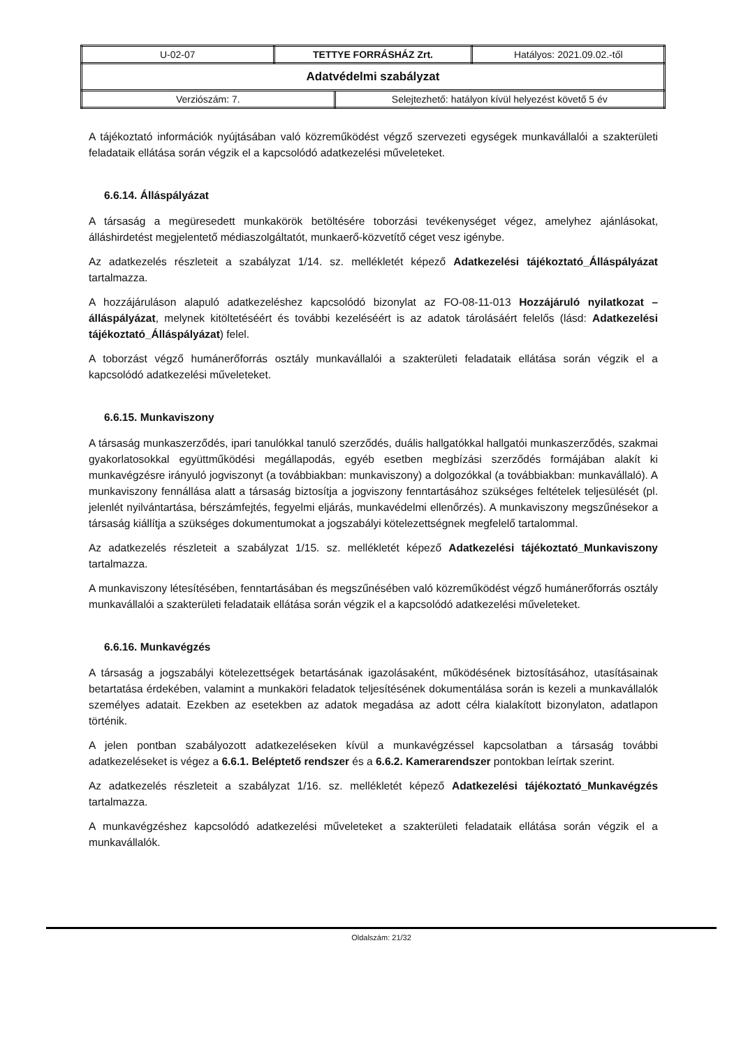| U-02-07 | TETTYE FORRÁSHÁZ Zrt. | | Hatályos: 2021.09.02.-től |
| Adatvédelmi szabályzat | | | |
| Verziószám: 7. | | Selejtezhető: hatályon kívül helyezést követő 5 év | |
A tájékoztató információk nyújtásában való közreműködést végző szervezeti egységek munkavállalói a szakterületi feladataik ellátása során végzik el a kapcsolódó adatkezelési műveleteket.
6.6.14. Álláspályázat
A társaság a megüresedett munkakörök betöltésére toborzási tevékenységet végez, amelyhez ajánlásokat, álláshirdetést megjelentető médiaszolgáltatót, munkaerő-közvetítő céget vesz igénybe.
Az adatkezelés részleteit a szabályzat 1/14. sz. mellékletét képező Adatkezelési tájékoztató_Álláspályázat tartalmazza.
A hozzájáruláson alapuló adatkezeléshez kapcsolódó bizonylat az FO-08-11-013 Hozzájáruló nyilatkozat – álláspályázat, melynek kitöltetéséért és további kezeléséért is az adatok tárolásáért felelős (lásd: Adatkezelési tájékoztató_Álláspályázat) felel.
A toborzást végző humánerőforrás osztály munkavállalói a szakterületi feladataik ellátása során végzik el a kapcsolódó adatkezelési műveleteket.
6.6.15. Munkaviszony
A társaság munkaszerződés, ipari tanulókkal tanuló szerződés, duális hallgatókkal hallgatói munkaszerződés, szakmai gyakorlatosokkal együttműködési megállapodás, egyéb esetben megbízási szerződés formájában alakít ki munkavégzésre irányuló jogviszonyt (a továbbiakban: munkaviszony) a dolgozókkal (a továbbiakban: munkavállaló). A munkaviszony fennállása alatt a társaság biztosítja a jogviszony fenntartásához szükséges feltételek teljesülését (pl. jelenlét nyilvántartása, bérszámfejtés, fegyelmi eljárás, munkavédelmi ellenőrzés). A munkaviszony megszűnésekor a társaság kiállítja a szükséges dokumentumokat a jogszabályi kötelezettségnek megfelelő tartalommal.
Az adatkezelés részleteit a szabályzat 1/15. sz. mellékletét képező Adatkezelési tájékoztató_Munkaviszony tartalmazza.
A munkaviszony létesítésében, fenntartásában és megszűnésében való közreműködést végző humánerőforrás osztály munkavállalói a szakterületi feladataik ellátása során végzik el a kapcsolódó adatkezelési műveleteket.
6.6.16. Munkavégzés
A társaság a jogszabályi kötelezettségek betartásának igazolásaként, működésének biztosításához, utasításainak betartatása érdekében, valamint a munkaköri feladatok teljesítésének dokumentálása során is kezeli a munkavállalók személyes adatait. Ezekben az esetekben az adatok megadása az adott célra kialakított bizonylaton, adatlapon történik.
A jelen pontban szabályozott adatkezeléseken kívül a munkavégzéssel kapcsolatban a társaság további adatkezeléseket is végez a 6.6.1. Beléptető rendszer és a 6.6.2. Kamerarendszer pontokban leírtak szerint.
Az adatkezelés részleteit a szabályzat 1/16. sz. mellékletét képező Adatkezelési tájékoztató_Munkavégzés tartalmazza.
A munkavégzéshez kapcsolódó adatkezelési műveleteket a szakterületi feladataik ellátása során végzik el a munkavállalók.
Oldalszám: 21/32